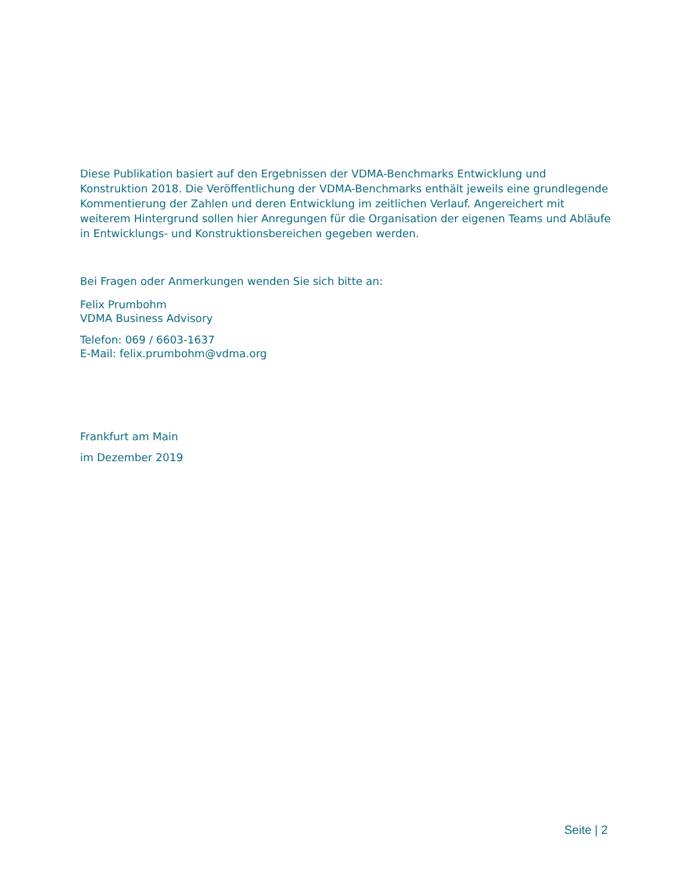Diese Publikation basiert auf den Ergebnissen der VDMA-Benchmarks Entwicklung und Konstruktion 2018. Die Veröffentlichung der VDMA-Benchmarks enthält jeweils eine grundlegende Kommentierung der Zahlen und deren Entwicklung im zeitlichen Verlauf. Angereichert mit weiterem Hintergrund sollen hier Anregungen für die Organisation der eigenen Teams und Abläufe in Entwicklungs- und Konstruktionsbereichen gegeben werden.
Bei Fragen oder Anmerkungen wenden Sie sich bitte an:
Felix Prumbohm
VDMA Business Advisory
Telefon: 069 / 6603-1637
E-Mail: felix.prumbohm@vdma.org
Frankfurt am Main
im Dezember 2019
Seite | 2